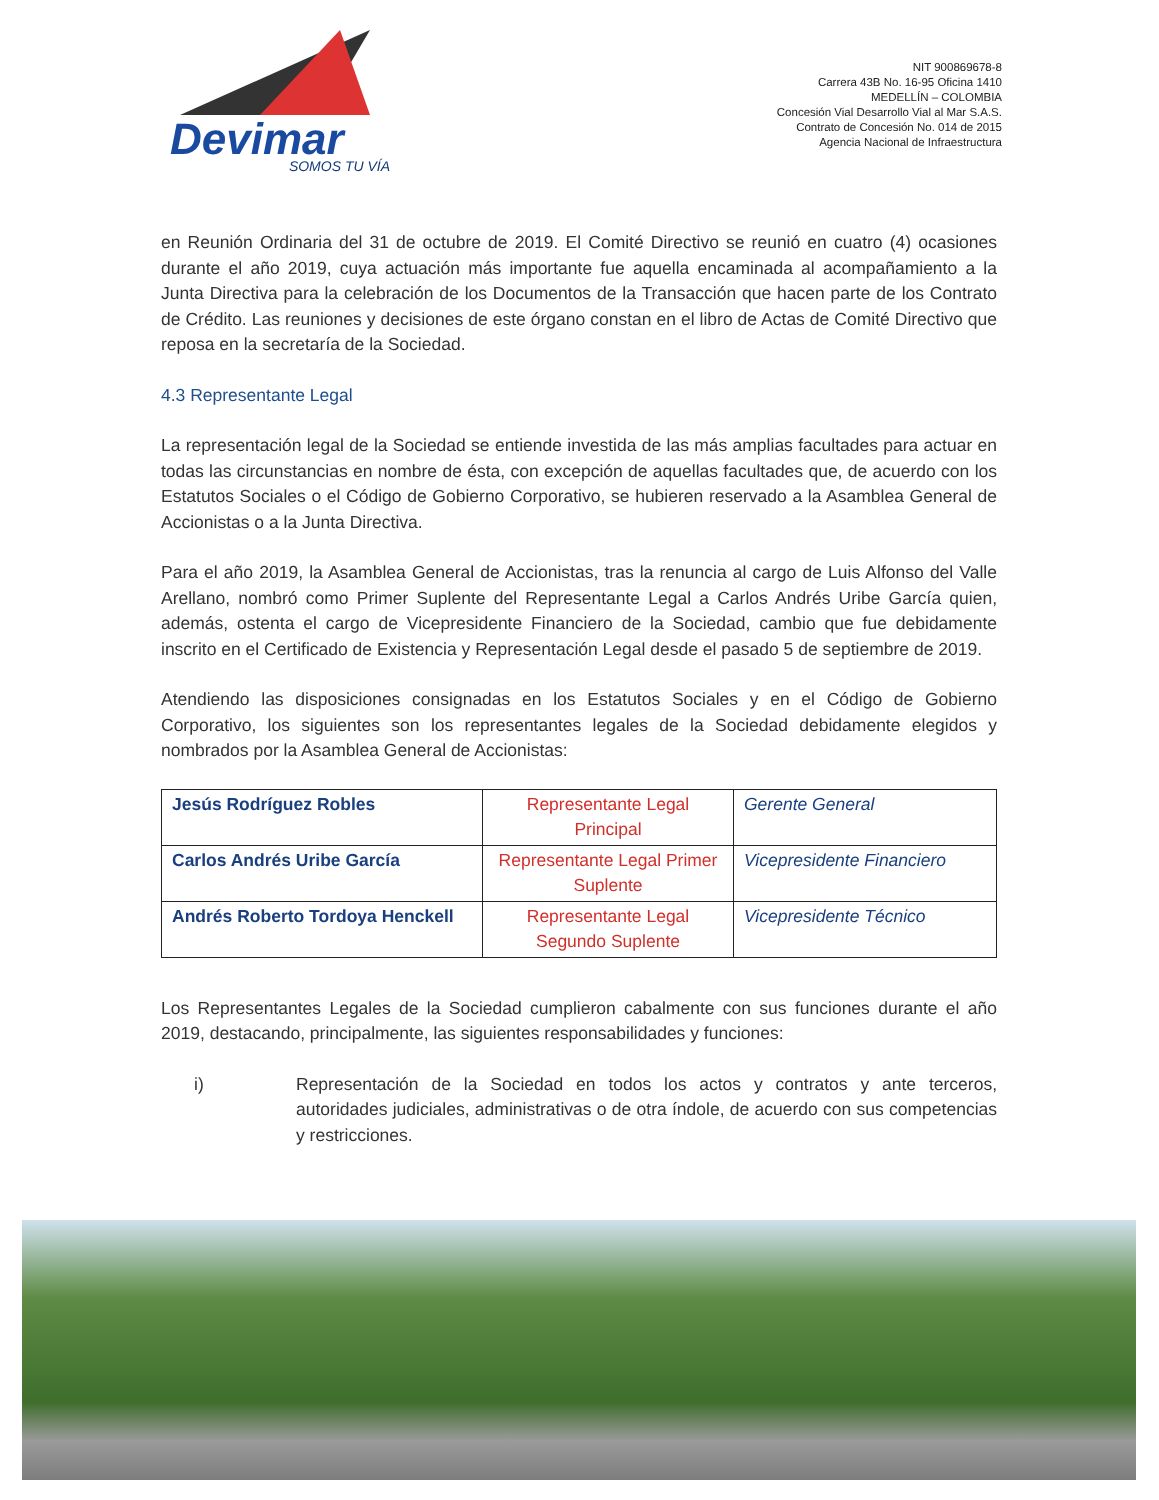Devimar
SOMOS TU VÍA
NIT 900869678-8
Carrera 43B No. 16-95 Oficina 1410
MEDELLÍN – COLOMBIA
Concesión Vial Desarrollo Vial al Mar S.A.S.
Contrato de Concesión No. 014 de 2015
Agencia Nacional de Infraestructura
en Reunión Ordinaria del 31 de octubre de 2019. El Comité Directivo se reunió en cuatro (4) ocasiones durante el año 2019, cuya actuación más importante fue aquella encaminada al acompañamiento a la Junta Directiva para la celebración de los Documentos de la Transacción que hacen parte de los Contrato de Crédito. Las reuniones y decisiones de este órgano constan en el libro de Actas de Comité Directivo que reposa en la secretaría de la Sociedad.
4.3 Representante Legal
La representación legal de la Sociedad se entiende investida de las más amplias facultades para actuar en todas las circunstancias en nombre de ésta, con excepción de aquellas facultades que, de acuerdo con los Estatutos Sociales o el Código de Gobierno Corporativo, se hubieren reservado a la Asamblea General de Accionistas o a la Junta Directiva.
Para el año 2019, la Asamblea General de Accionistas, tras la renuncia al cargo de Luis Alfonso del Valle Arellano, nombró como Primer Suplente del Representante Legal a Carlos Andrés Uribe García quien, además, ostenta el cargo de Vicepresidente Financiero de la Sociedad, cambio que fue debidamente inscrito en el Certificado de Existencia y Representación Legal desde el pasado 5 de septiembre de 2019.
Atendiendo las disposiciones consignadas en los Estatutos Sociales y en el Código de Gobierno Corporativo, los siguientes son los representantes legales de la Sociedad debidamente elegidos y nombrados por la Asamblea General de Accionistas:
| Jesús Rodríguez Robles | Representante Legal Principal | Gerente General |
| Carlos Andrés Uribe García | Representante Legal Primer Suplente | Vicepresidente Financiero |
| Andrés Roberto Tordoya Henckell | Representante Legal Segundo Suplente | Vicepresidente Técnico |
Los Representantes Legales de la Sociedad cumplieron cabalmente con sus funciones durante el año 2019, destacando, principalmente, las siguientes responsabilidades y funciones:
i) Representación de la Sociedad en todos los actos y contratos y ante terceros, autoridades judiciales, administrativas o de otra índole, de acuerdo con sus competencias y restricciones.